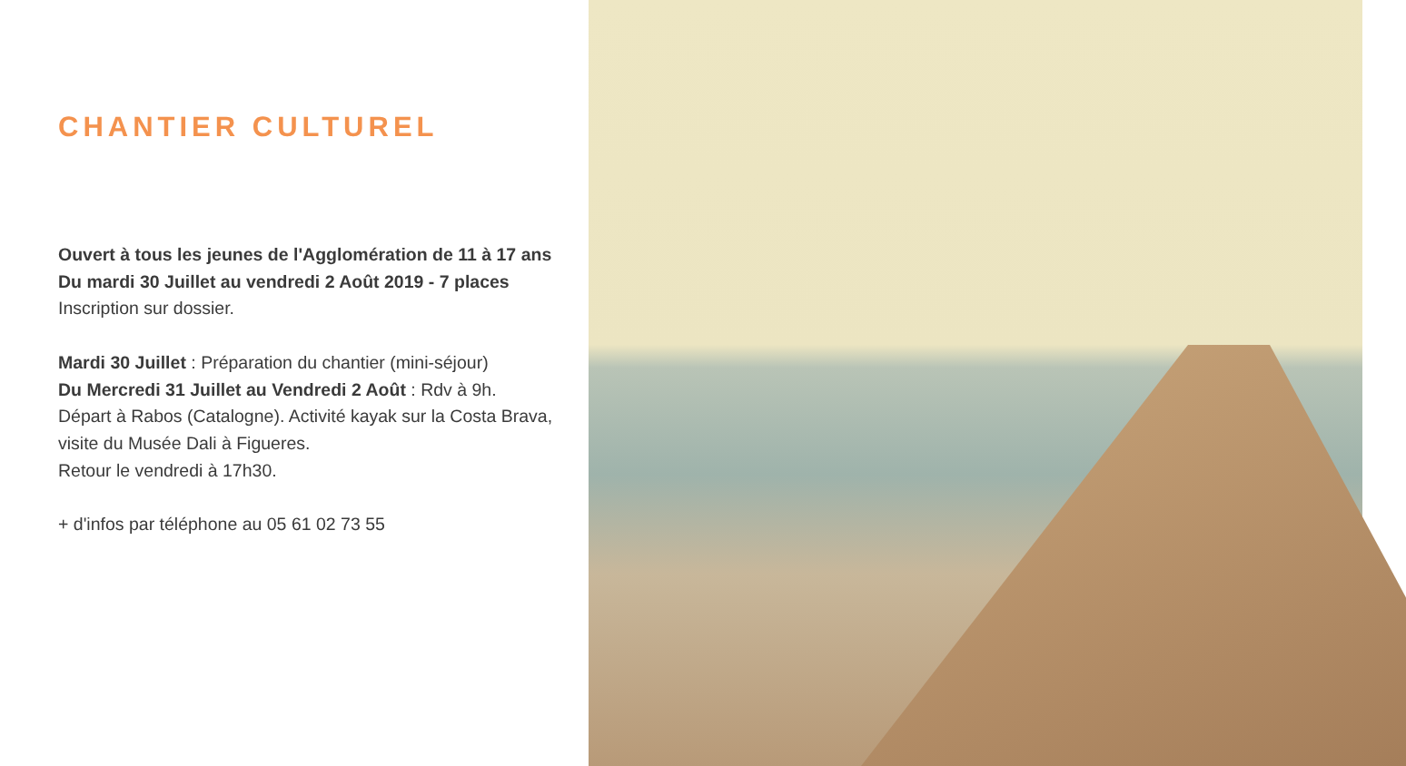CHANTIER CULTUREL
Ouvert à tous les jeunes de l'Agglomération de 11 à 17 ans
Du mardi 30 Juillet au vendredi 2 Août 2019 - 7 places
Inscription sur dossier.
Mardi 30 Juillet : Préparation du chantier (mini-séjour)
Du Mercredi 31 Juillet au Vendredi 2 Août : Rdv à 9h.
Départ à Rabos (Catalogne). Activité kayak sur la Costa Brava, visite du Musée Dali à Figueres.
Retour le vendredi à 17h30.
+ d'infos par téléphone au 05 61 02 73 55